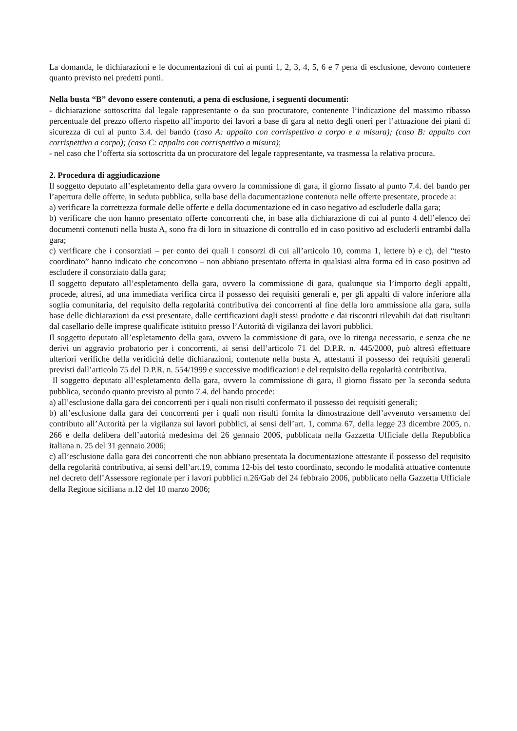La domanda, le dichiarazioni e le documentazioni di cui ai punti 1, 2, 3, 4, 5, 6 e 7 pena di esclusione, devono contenere quanto previsto nei predetti punti.
Nella busta “B” devono essere contenuti, a pena di esclusione, i seguenti documenti:
- dichiarazione sottoscritta dal legale rappresentante o da suo procuratore, contenente l’indicazione del massimo ribasso percentuale del prezzo offerto rispetto all’importo dei lavori a base di gara al netto degli oneri per l’attuazione dei piani di sicurezza di cui al punto 3.4. del bando (caso A: appalto con corrispettivo a corpo e a misura); (caso B: appalto con corrispettivo a corpo); (caso C: appalto con corrispettivo a misura);
- nel caso che l’offerta sia sottoscritta da un procuratore del legale rappresentante, va trasmessa la relativa procura.
2. Procedura di aggiudicazione
Il soggetto deputato all’espletamento della gara ovvero la commissione di gara, il giorno fissato al punto 7.4. del bando per l’apertura delle offerte, in seduta pubblica, sulla base della documentazione contenuta nelle offerte presentate, procede a:
a) verificare la correttezza formale delle offerte e della documentazione ed in caso negativo ad escluderle dalla gara;
b) verificare che non hanno presentato offerte concorrenti che, in base alla dichiarazione di cui al punto 4 dell’elenco dei documenti contenuti nella busta A, sono fra di loro in situazione di controllo ed in caso positivo ad escluderli entrambi dalla gara;
c) verificare che i consorziati – per conto dei quali i consorzi di cui all’articolo 10, comma 1, lettere b) e c), del “testo coordinato” hanno indicato che concorrono – non abbiano presentato offerta in qualsiasi altra forma ed in caso positivo ad escludere il consorziato dalla gara;
Il soggetto deputato all’espletamento della gara, ovvero la commissione di gara, qualunque sia l’importo degli appalti, procede, altresì, ad una immediata verifica circa il possesso dei requisiti generali e, per gli appalti di valore inferiore alla soglia comunitaria, del requisito della regolarità contributiva dei concorrenti al fine della loro ammissione alla gara, sulla base delle dichiarazioni da essi presentate, dalle certificazioni dagli stessi prodotte e dai riscontri rilevabili dai dati risultanti dal casellario delle imprese qualificate istituito presso l’Autorità di vigilanza dei lavori pubblici.
Il soggetto deputato all’espletamento della gara, ovvero la commissione di gara, ove lo ritenga necessario, e senza che ne derivi un aggravio probatorio per i concorrenti, ai sensi dell’articolo 71 del D.P.R. n. 445/2000, può altresì effettuare ulteriori verifiche della veridicità delle dichiarazioni, contenute nella busta A, attestanti il possesso dei requisiti generali previsti dall’articolo 75 del D.P.R. n. 554/1999 e successive modificazioni e del requisito della regolarità contributiva.
Il soggetto deputato all’espletamento della gara, ovvero la commissione di gara, il giorno fissato per la seconda seduta pubblica, secondo quanto previsto al punto 7.4. del bando procede:
a) all’esclusione dalla gara dei concorrenti per i quali non risulti confermato il possesso dei requisiti generali;
b) all’esclusione dalla gara dei concorrenti per i quali non risulti fornita la dimostrazione dell’avvenuto versamento del contributo all’Autorità per la vigilanza sui lavori pubblici, ai sensi dell’art. 1, comma 67, della legge 23 dicembre 2005, n. 266 e della delibera dell’autorità medesima del 26 gennaio 2006, pubblicata nella Gazzetta Ufficiale della Repubblica italiana n. 25 del 31 gennaio 2006;
c) all’esclusione dalla gara dei concorrenti che non abbiano presentata la documentazione attestante il possesso del requisito della regolarità contributiva, ai sensi dell’art.19, comma 12-bis del testo coordinato, secondo le modalità attuative contenute nel decreto dell’Assessore regionale per i lavori pubblici n.26/Gab del 24 febbraio 2006, pubblicato nella Gazzetta Ufficiale della Regione siciliana n.12 del 10 marzo 2006;